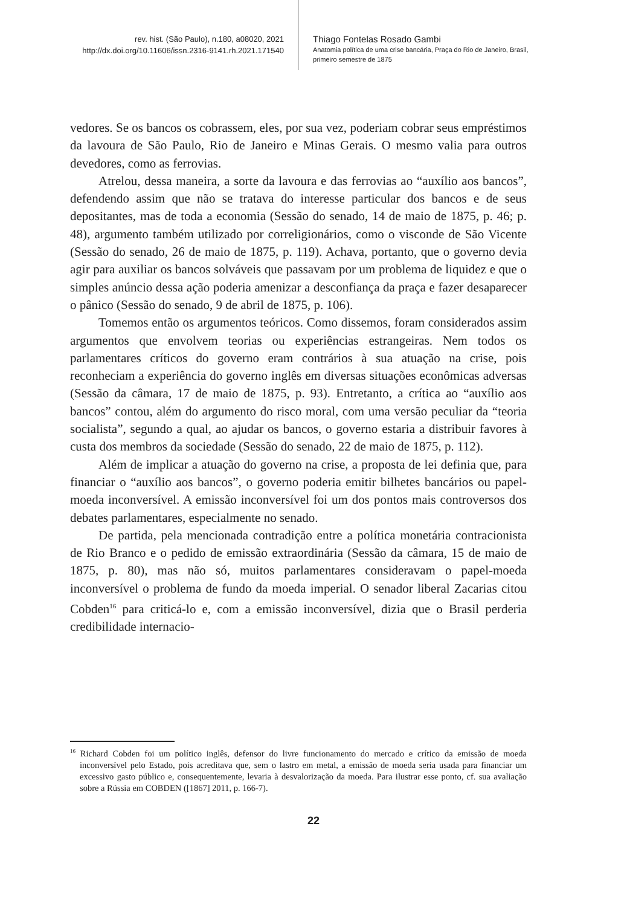rev. hist. (São Paulo), n.180, a08020, 2021
http://dx.doi.org/10.11606/issn.2316-9141.rh.2021.171540
Thiago Fontelas Rosado Gambi
Anatomia política de uma crise bancária, Praça do Rio de Janeiro, Brasil,
primeiro semestre de 1875
vedores. Se os bancos os cobrassem, eles, por sua vez, poderiam cobrar seus empréstimos da lavoura de São Paulo, Rio de Janeiro e Minas Gerais. O mesmo valia para outros devedores, como as ferrovias.
Atrelou, dessa maneira, a sorte da lavoura e das ferrovias ao “auxílio aos bancos”, defendendo assim que não se tratava do interesse particular dos bancos e de seus depositantes, mas de toda a economia (Sessão do senado, 14 de maio de 1875, p. 46; p. 48), argumento também utilizado por correligionários, como o visconde de São Vicente (Sessão do senado, 26 de maio de 1875, p. 119). Achava, portanto, que o governo devia agir para auxiliar os bancos solváveis que passavam por um problema de liquidez e que o simples anúncio dessa ação poderia amenizar a desconfiança da praça e fazer desaparecer o pânico (Sessão do senado, 9 de abril de 1875, p. 106).
Tomemos então os argumentos teóricos. Como dissemos, foram considerados assim argumentos que envolvem teorias ou experiências estrangeiras. Nem todos os parlamentares críticos do governo eram contrários à sua atuação na crise, pois reconheciam a experiência do governo inglês em diversas situações econômicas adversas (Sessão da câmara, 17 de maio de 1875, p. 93). Entretanto, a crítica ao “auxílio aos bancos” contou, além do argumento do risco moral, com uma versão peculiar da “teoria socialista”, segundo a qual, ao ajudar os bancos, o governo estaria a distribuir favores à custa dos membros da sociedade (Sessão do senado, 22 de maio de 1875, p. 112).
Além de implicar a atuação do governo na crise, a proposta de lei definia que, para financiar o “auxílio aos bancos”, o governo poderia emitir bilhetes bancários ou papel-moeda inconversível. A emissão inconversível foi um dos pontos mais controversos dos debates parlamentares, especialmente no senado.
De partida, pela mencionada contradição entre a política monetária contracionista de Rio Branco e o pedido de emissão extraordinária (Sessão da câmara, 15 de maio de 1875, p. 80), mas não só, muitos parlamentares consideravam o papel-moeda inconversível o problema de fundo da moeda imperial. O senador liberal Zacarias citou Cobden<sup>16</sup> para criticá-lo e, com a emissão inconversível, dizia que o Brasil perderia credibilidade internacio-
<sup>16</sup> Richard Cobden foi um político inglês, defensor do livre funcionamento do mercado e crítico da emissão de moeda inconversível pelo Estado, pois acreditava que, sem o lastro em metal, a emissão de moeda seria usada para financiar um excessivo gasto público e, consequentemente, levaria à desvalorização da moeda. Para ilustrar esse ponto, cf. sua avaliação sobre a Rússia em COBDEN ([1867] 2011, p. 166-7).
22